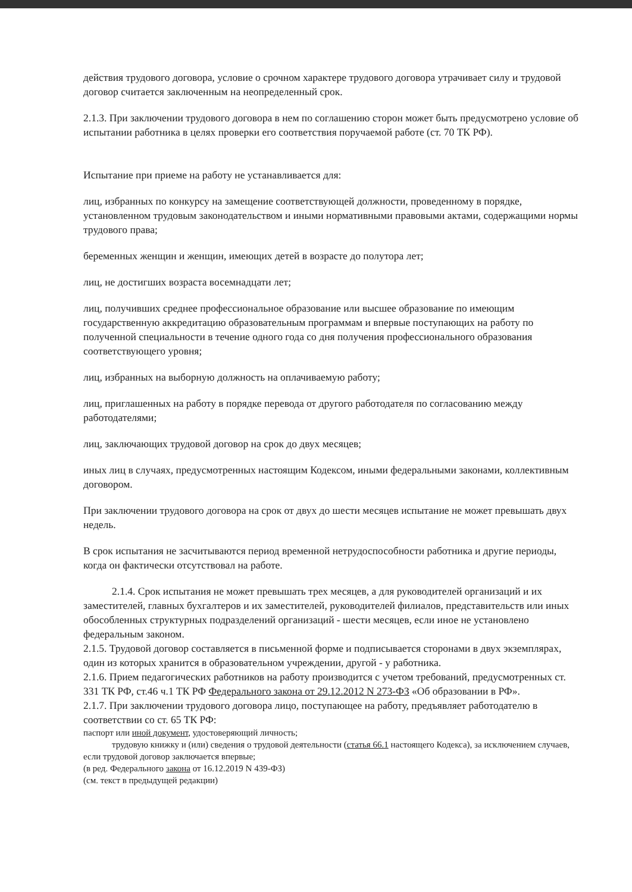действия трудового договора, условие о срочном характере трудового договора утрачивает силу и трудовой договор считается заключенным на неопределенный срок.
2.1.3. При заключении трудового договора в нем по соглашению сторон может быть предусмотрено условие об испытании работника в целях проверки его соответствия поручаемой работе (ст. 70 ТК РФ).
Испытание при приеме на работу не устанавливается для:
лиц, избранных по конкурсу на замещение соответствующей должности, проведенному в порядке, установленном трудовым законодательством и иными нормативными правовыми актами, содержащими нормы трудового права;
беременных женщин и женщин, имеющих детей в возрасте до полутора лет;
лиц, не достигших возраста восемнадцати лет;
лиц, получивших среднее профессиональное образование или высшее образование по имеющим государственную аккредитацию образовательным программам и впервые поступающих на работу по полученной специальности в течение одного года со дня получения профессионального образования соответствующего уровня;
лиц, избранных на выборную должность на оплачиваемую работу;
лиц, приглашенных на работу в порядке перевода от другого работодателя по согласованию между работодателями;
лиц, заключающих трудовой договор на срок до двух месяцев;
иных лиц в случаях, предусмотренных настоящим Кодексом, иными федеральными законами, коллективным договором.
При заключении трудового договора на срок от двух до шести месяцев испытание не может превышать двух недель.
В срок испытания не засчитываются период временной нетрудоспособности работника и другие периоды, когда он фактически отсутствовал на работе.
2.1.4. Срок испытания не может превышать трех месяцев, а для руководителей организаций и их заместителей, главных бухгалтеров и их заместителей, руководителей филиалов, представительств или иных обособленных структурных подразделений организаций - шести месяцев, если иное не установлено федеральным законом.
2.1.5. Трудовой договор составляется в письменной форме и подписывается сторонами в двух экземплярах, один из которых хранится в образовательном учреждении, другой - у работника.
2.1.6. Прием педагогических работников на работу производится с учетом требований, предусмотренных ст. 331 ТК РФ, ст.46 ч.1 ТК РФ Федерального закона от 29.12.2012 N 273-ФЗ «Об образовании в РФ».
2.1.7. При заключении трудового договора лицо, поступающее на работу, предъявляет работодателю в соответствии со ст. 65 ТК РФ:
паспорт или иной документ, удостоверяющий личность;
трудовую книжку и (или) сведения о трудовой деятельности (статья 66.1 настоящего Кодекса), за исключением случаев, если трудовой договор заключается впервые;
(в ред. Федерального закона от 16.12.2019 N 439-ФЗ)
(см. текст в предыдущей редакции)